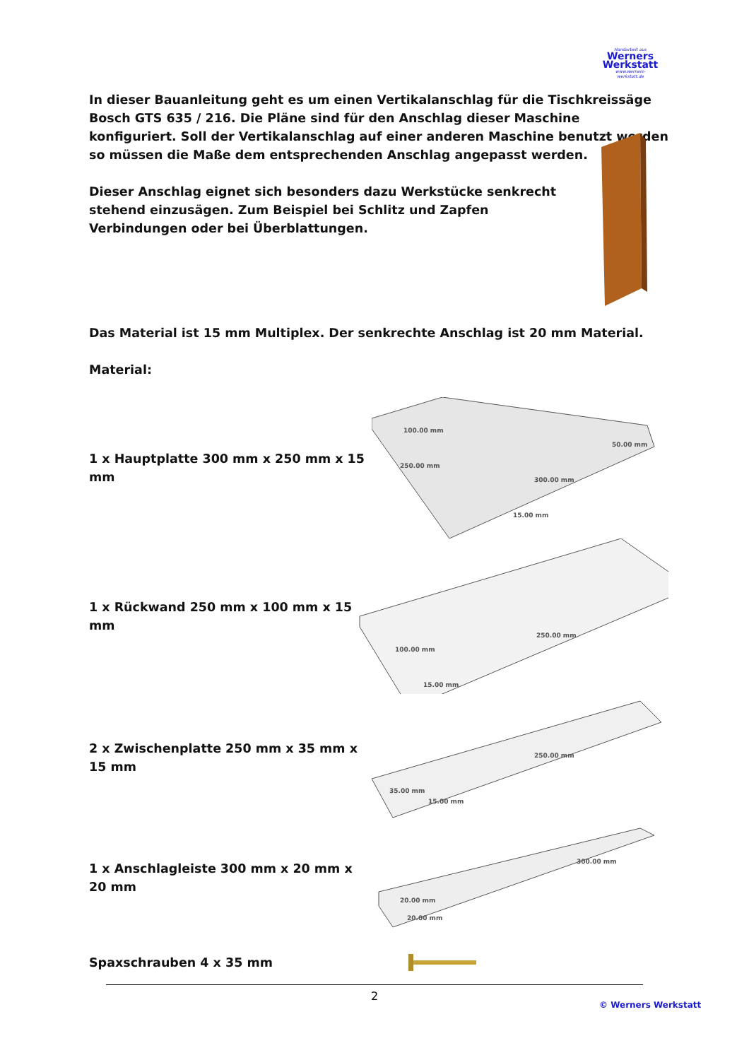Handarbeit aus
Werners Werkstatt
www.werners-werkstatt.de
In dieser Bauanleitung geht es um einen Vertikalanschlag für die Tischkreissäge Bosch GTS 635 / 216. Die Pläne sind für den Anschlag dieser Maschine konfiguriert. Soll der Vertikalanschlag auf einer anderen Maschine benutzt werden so müssen die Maße dem entsprechenden Anschlag angepasst werden.
Dieser Anschlag eignet sich besonders dazu Werkstücke senkrecht stehend einzusägen. Zum Beispiel bei Schlitz und Zapfen Verbindungen oder bei Überblattungen.
Das Material ist 15 mm Multiplex. Der senkrechte Anschlag ist 20 mm Material.
Material:
1 x Hauptplatte 300 mm x 250 mm x 15 mm
100.00 mm
250.00 mm
300.00 mm
50.00 mm
15.00 mm
1 x Rückwand 250 mm x 100 mm x 15 mm
100.00 mm
250.00 mm
15.00 mm
2 x Zwischenplatte 250 mm x 35 mm x 15 mm
250.00 mm
35.00 mm
15.00 mm
1 x Anschlagleiste 300 mm x 20 mm x 20 mm
300.00 mm
20.00 mm
20.00 mm
Spaxschrauben 4 x 35 mm
2
© Werners Werkstatt